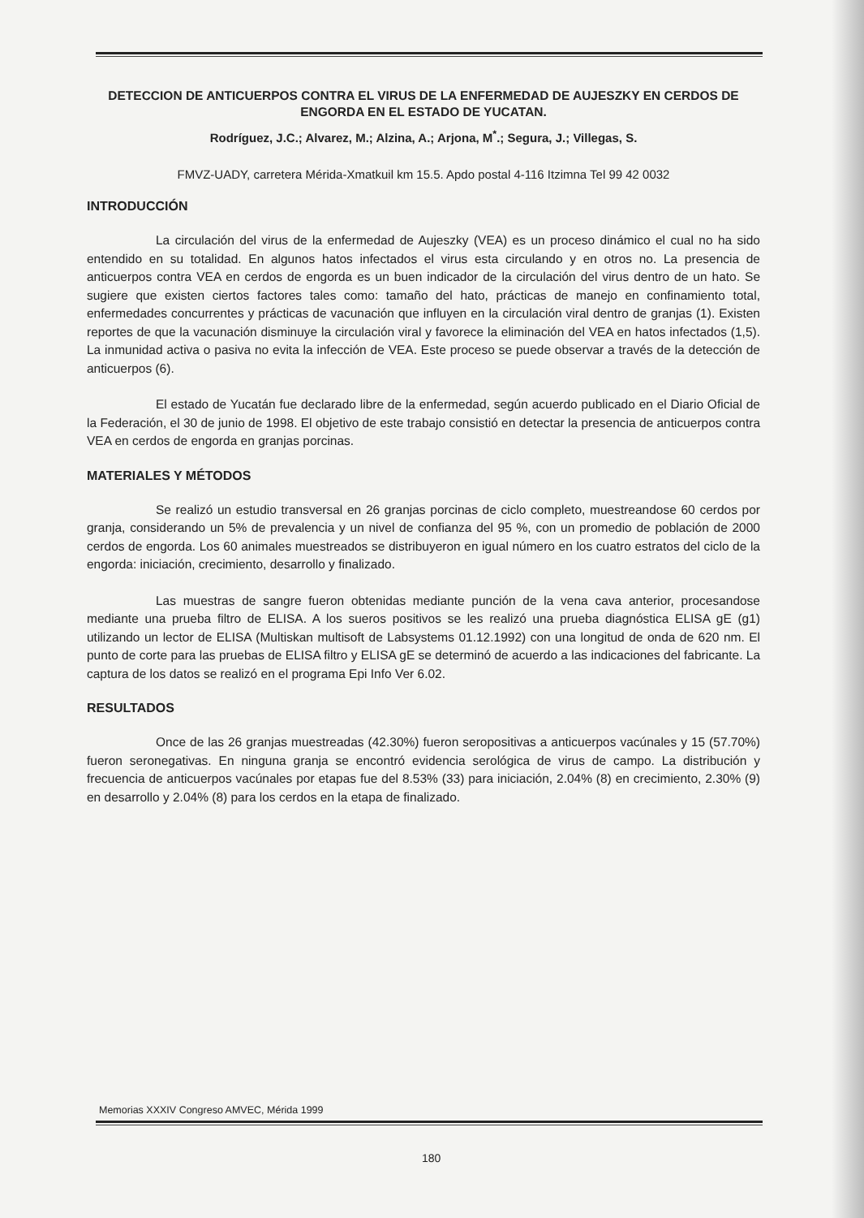DETECCION DE ANTICUERPOS CONTRA EL VIRUS DE LA ENFERMEDAD DE AUJESZKY EN CERDOS DE ENGORDA EN EL ESTADO DE YUCATAN.
Rodríguez, J.C.; Alvarez, M.; Alzina, A.; Arjona, M<sup>*</sup>.; Segura, J.; Villegas, S.
FMVZ-UADY, carretera Mérida-Xmatkuil km 15.5. Apdo postal 4-116 Itzimna Tel 99 42 0032
INTRODUCCIÓN
La circulación del virus de la enfermedad de Aujeszky (VEA) es un proceso dinámico el cual no ha sido entendido en su totalidad. En algunos hatos infectados el virus esta circulando y en otros no. La presencia de anticuerpos contra VEA en cerdos de engorda es un buen indicador de la circulación del virus dentro de un hato. Se sugiere que existen ciertos factores tales como: tamaño del hato, prácticas de manejo en confinamiento total, enfermedades concurrentes y prácticas de vacunación que influyen en la circulación viral dentro de granjas (1). Existen reportes de que la vacunación disminuye la circulación viral y favorece la eliminación del VEA en hatos infectados (1,5). La inmunidad activa o pasiva no evita la infección de VEA. Este proceso se puede observar a través de la detección de anticuerpos (6).
El estado de Yucatán fue declarado libre de la enfermedad, según acuerdo publicado en el Diario Oficial de la Federación, el 30 de junio de 1998. El objetivo de este trabajo consistió en detectar la presencia de anticuerpos contra VEA en cerdos de engorda en granjas porcinas.
MATERIALES Y MÉTODOS
Se realizó un estudio transversal en 26 granjas porcinas de ciclo completo, muestreandose 60 cerdos por granja, considerando un 5% de prevalencia y un nivel de confianza del 95 %, con un promedio de población de 2000 cerdos de engorda. Los 60 animales muestreados se distribuyeron en igual número en los cuatro estratos del ciclo de la engorda: iniciación, crecimiento, desarrollo y finalizado.
Las muestras de sangre fueron obtenidas mediante punción de la vena cava anterior, procesandose mediante una prueba filtro de ELISA. A los sueros positivos se les realizó una prueba diagnóstica ELISA gE (g1) utilizando un lector de ELISA (Multiskan multisoft de Labsystems 01.12.1992) con una longitud de onda de 620 nm. El punto de corte para las pruebas de ELISA filtro y ELISA gE se determinó de acuerdo a las indicaciones del fabricante. La captura de los datos se realizó en el programa Epi Info Ver 6.02.
RESULTADOS
Once de las 26 granjas muestreadas (42.30%) fueron seropositivas a anticuerpos vacúnales y 15 (57.70%) fueron seronegativas. En ninguna granja se encontró evidencia serológica de virus de campo. La distribución y frecuencia de anticuerpos vacúnales por etapas fue del 8.53% (33) para iniciación, 2.04% (8) en crecimiento, 2.30% (9) en desarrollo y 2.04% (8) para los cerdos en la etapa de finalizado.
Memorias XXXIV Congreso AMVEC, Mérida 1999
180